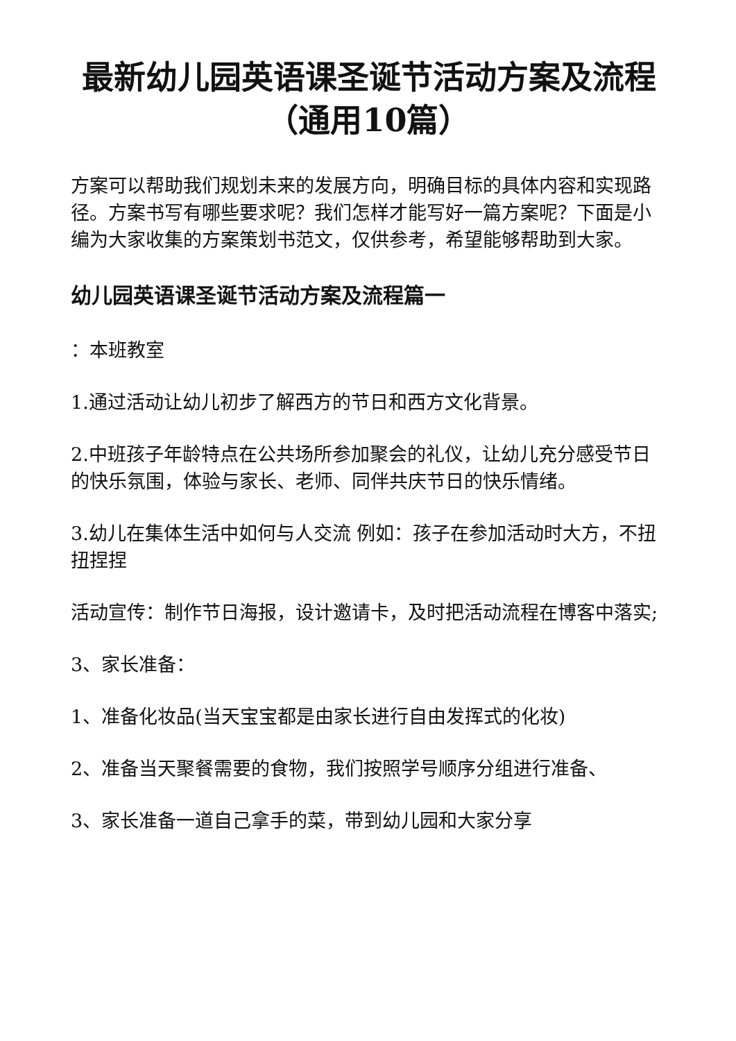最新幼儿园英语课圣诞节活动方案及流程（通用10篇）
方案可以帮助我们规划未来的发展方向，明确目标的具体内容和实现路径。方案书写有哪些要求呢？我们怎样才能写好一篇方案呢？下面是小编为大家收集的方案策划书范文，仅供参考，希望能够帮助到大家。
幼儿园英语课圣诞节活动方案及流程篇一
：本班教室
1.通过活动让幼儿初步了解西方的节日和西方文化背景。
2.中班孩子年龄特点在公共场所参加聚会的礼仪，让幼儿充分感受节日的快乐氛围，体验与家长、老师、同伴共庆节日的快乐情绪。
3.幼儿在集体生活中如何与人交流 例如：孩子在参加活动时大方，不扭扭捏捏
活动宣传：制作节日海报，设计邀请卡，及时把活动流程在博客中落实;
3、家长准备：
1、准备化妆品(当天宝宝都是由家长进行自由发挥式的化妆)
2、准备当天聚餐需要的食物，我们按照学号顺序分组进行准备、
3、家长准备一道自己拿手的菜，带到幼儿园和大家分享